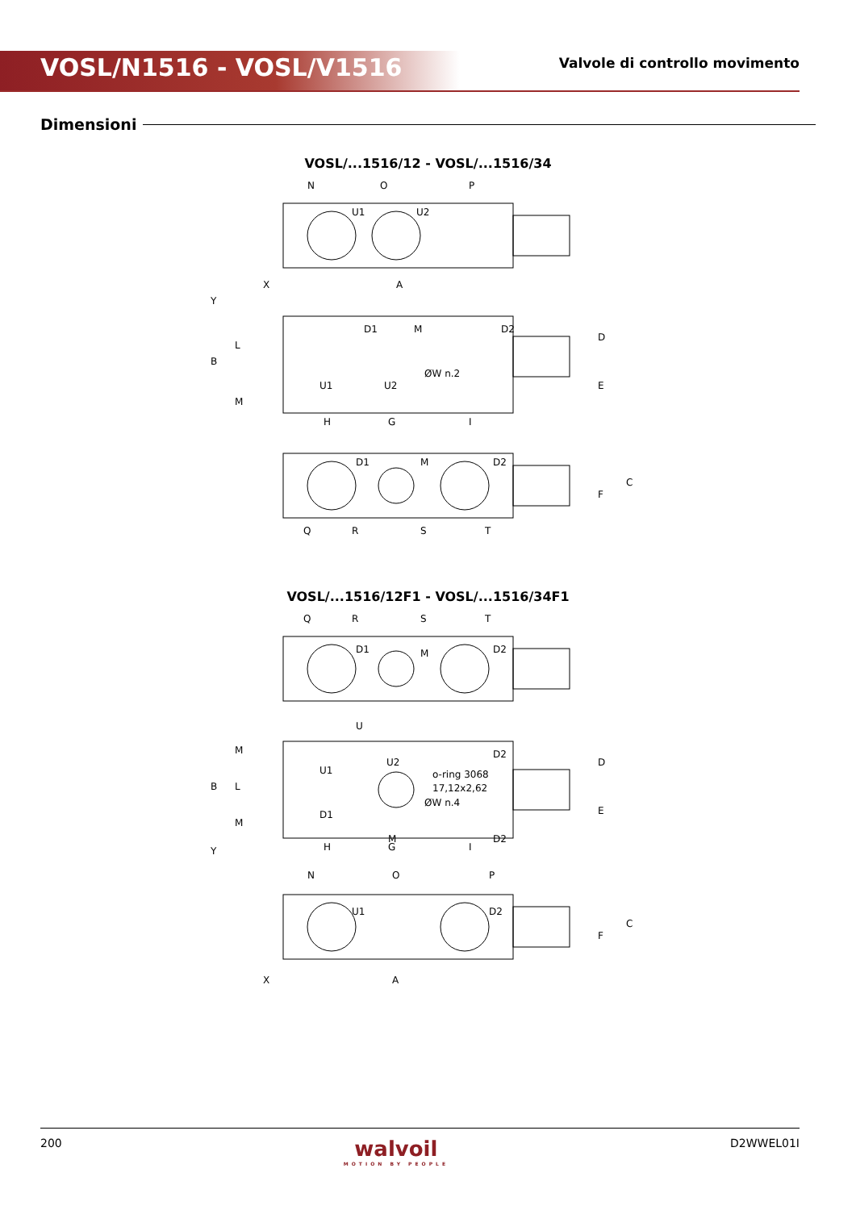VOSL/N1516 - VOSL/V1516
Valvole di controllo movimento
Dimensioni
VOSL/...1516/12 - VOSL/...1516/34
N
O
P
U1
U2
X
A
D1
M
D2
U1
U2
ØW n.2
H
G
I
D1
M
D2
Q
R
S
T
B
L
M
Y
D
E
F
C
VOSL/...1516/12F1 - VOSL/...1516/34F1
Q
R
S
T
D1
M
D2
U
U1
U2
D2
o-ring 3068
17,12x2,62
D1
ØW n.4
M
D2
H
G
I
N
O
P
U1
D2
X
A
B
L
M
M
Y
D
E
F
C
200
walvoil
MOTION BY PEOPLE
D2WWEL01I